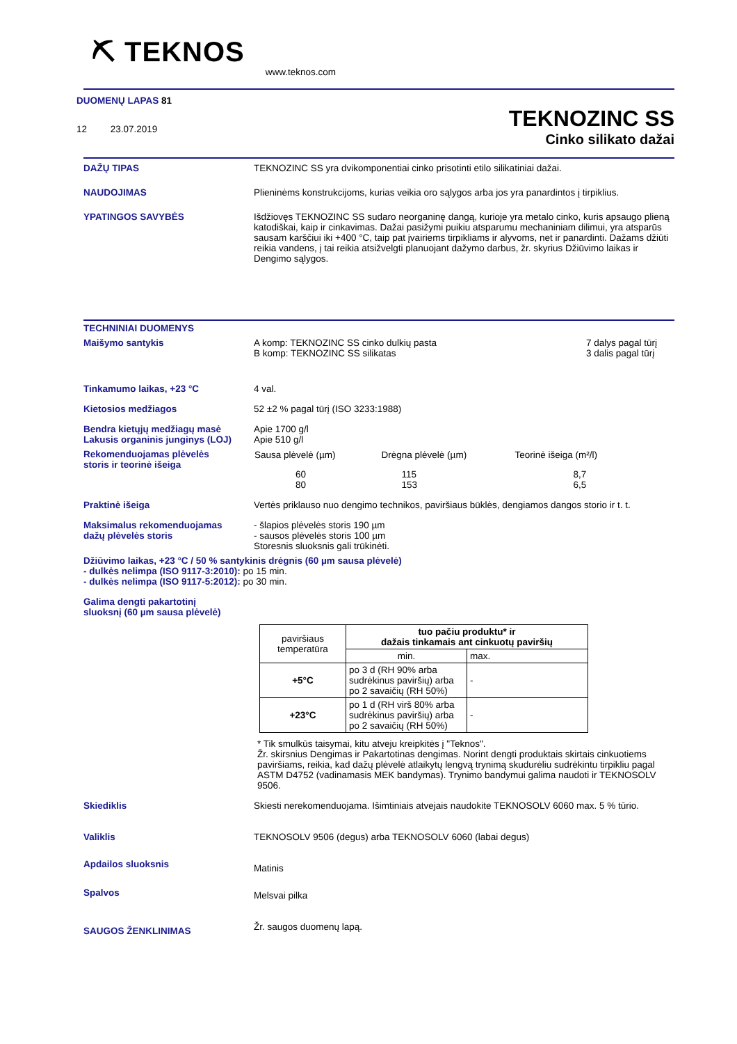⛏ TEKNOS
www.teknos.com
DUOMENŲ LAPAS 81
12 23.07.2019
TEKNOZINC SS
Cinko silikato dažai
DAŽŲ TIPAS TEKNOZINC SS yra dvikomponentiai cinko prisotinti etilo silikatiniai dažai.
NAUDOJIMAS Plieninėms konstrukcijoms, kurias veikia oro sąlygos arba jos yra panardintos į tirpiklius.
YPATINGOS SAVYBĖS Išdžiovęs TEKNOZINC SS sudaro neorganinę dangą, kurioje yra metalo cinko, kuris apsaugo plieną katodiškai, kaip ir cinkavimas. Dažai pasižymi puikiu atsparumu mechaniniam dilimui, yra atsparūs sausam karščiui iki +400 °C, taip pat įvairiems tirpikliams ir alyvoms, net ir panardinti. Dažams džiūti reikia vandens, į tai reikia atsižvelgti planuojant dažymo darbus, žr. skyrius Džiūvimo laikas ir Dengimo sąlygos.
TECHNINIAI DUOMENYS
Maišymo santykis A komp: TEKNOZINC SS cinko dulkių pasta
B komp: TEKNOZINC SS silikatas
7 dalys pagal tūrį
3 dalis pagal tūrį
Tinkamumo laikas, +23 °C 4 val.
Kietosios medžiagos 52 ±2 % pagal tūrį (ISO 3233:1988)
Bendra kietųjų medžiagų masė
Lakusis organinis junginys (LOJ)
Apie 1700 g/l
Apie 510 g/l
Rekomenduojamas plėvelės
storis ir teorinė išeiga
| Sausa plėvelė (µm) | Drėgna plėvelė (µm) | Teorinė išeiga (m²/l) |
| 60 80 | 115 153 | 8,7 6,5 |
Praktinė išeiga Vertės priklauso nuo dengimo technikos, paviršiaus būklės, dengiamos dangos storio ir t. t.
Maksimalus rekomenduojamas
dažų plėvelės storis
- šlapios plėvelės storis 190 µm
- sausos plėvelės storis 100 µm
Storesnis sluoksnis gali trūkinėti.
Džiūvimo laikas, +23 °C / 50 % santykinis drėgnis (60 µm sausa plėvelė)
- dulkės nelimpa (ISO 9117-3:2010): po 15 min.
- dulkės nelimpa (ISO 9117-5:2012): po 30 min.
Galima dengti pakartotinį
sluoksnį (60 µm sausa plėvelė)
| paviršiaus temperatūra | tuo pačiu produktu* ir dažais tinkamais ant cinkuotų paviršių | |
| | min. | max. |
| +5°C | po 3 d (RH 90% arba sudrėkinus paviršių) arba po 2 savaičių (RH 50%) | - |
| +23°C | po 1 d (RH virš 80% arba sudrėkinus paviršių) arba po 2 savaičių (RH 50%) | - |
* Tik smulkūs taisymai, kitu atveju kreipkitės į "Teknos".
Žr. skirsnius Dengimas ir Pakartotinas dengimas. Norint dengti produktais skirtais cinkuotiems paviršiams, reikia, kad dažų plėvelė atlaikytų lengvą trynimą skudurėliu sudrėkintu tirpikliu pagal ASTM D4752 (vadinamasis MEK bandymas). Trynimo bandymui galima naudoti ir TEKNOSOLV 9506.
Skiediklis Skiesti nerekomenduojama. Išimtiniais atvejais naudokite TEKNOSOLV 6060 max. 5 % tūrio.
Valiklis TEKNOSOLV 9506 (degus) arba TEKNOSOLV 6060 (labai degus)
Apdailos sluoksnis
Matinis
Spalvos
Melsvai pilka
SAUGOS ŽENKLINIMAS
Žr. saugos duomenų lapą.